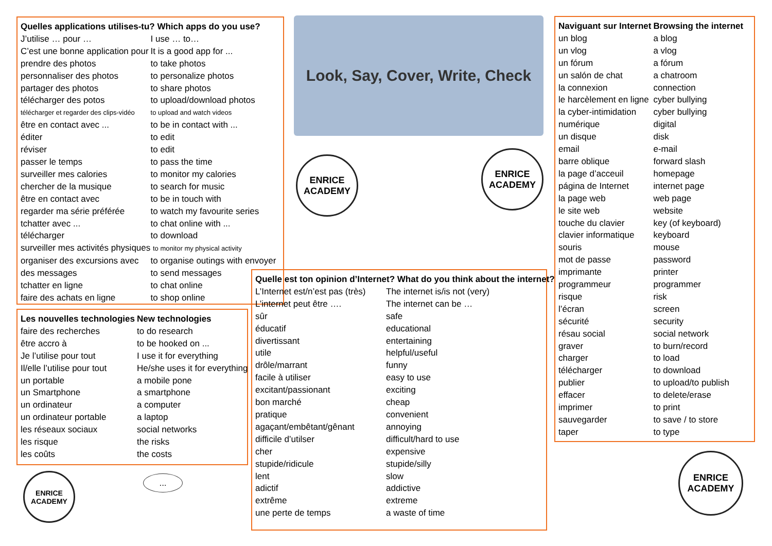| Quelles applications utilises-tu? Which apps do you use? | |
| --- | --- |
| J’utilise … pour … | I use … to… |
| C’est une bonne application pour | It is a good app for ... |
| prendre des photos | to take photos |
| personnaliser des photos | to personalize photos |
| partager des photos | to share photos |
| télécharger des potos | to upload/download photos |
| télécharger et regarder des clips-vidéo | to upload and watch videos |
| être en contact avec ... | to be in contact with ... |
| éditer | to edit |
| réviser | to edit |
| passer le temps | to pass the time |
| surveiller mes calories | to monitor my calories |
| chercher de la musique | to search for music |
| être en contact avec | to be in touch with |
| regarder ma série préférée | to watch my favourite series |
| tchatter avec ... | to chat online with ... |
| télécharger | to download |
| surveiller mes activités physiques to monitor my physical activity | |
| organiser des excursions avec | to organise outings with envoyer |
| des messages | to send messages |
| tchatter en ligne | to chat online |
| faire des achats en ligne | to shop online |
| Les nouvelles technologies | New technologies |
| --- | --- |
| faire des recherches | to do research |
| être accro à | to be hooked on ... |
| Je l’utilise pour tout | I use it for everything |
| Il/elle l’utilise pour tout | He/she uses it for everything |
| un portable | a mobile pone |
| un Smartphone | a smartphone |
| un ordinateur | a computer |
| un ordinateur portable | a laptop |
| les réseaux sociaux | social networks |
| les risque | the risks |
| les coûts | the costs |
Look, Say, Cover, Write, Check
ENRICE ACADEMY
ENRICE ACADEMY
ENRICE ACADEMY
ENRICE ACADEMY
...
| Quelle est ton opinion d’Internet? What do you think about the internet? | |
| --- | --- |
| L’Internet est/n’est pas (très) | The internet is/is not (very) |
| L’internet peut être …. | The internet can be … |
| sûr | safe |
| éducatif | educational |
| divertissant | entertaining |
| utile | helpful/useful |
| drôle/marrant | funny |
| facile à utiliser | easy to use |
| excitant/passionant | exciting |
| bon marché | cheap |
| pratique | convenient |
| agaçant/embêtant/gênant | annoying |
| difficile d’utilser | difficult/hard to use |
| cher | expensive |
| stupide/ridicule | stupide/silly |
| lent | slow |
| adictif | addictive |
| extrême | extreme |
| une perte de temps | a waste of time |
| Naviguant sur Internet | Browsing the internet |
| --- | --- |
| un blog | a blog |
| un vlog | a vlog |
| un fórum | a fórum |
| un salón de chat | a chatroom |
| la connexion | connection |
| le harcèlement en ligne | cyber bullying |
| la cyber-intimidation | cyber bullying |
| numérique | digital |
| un disque | disk |
| email | e-mail |
| barre oblique | forward slash |
| la page d’acceuil | homepage |
| página de Internet | internet page |
| la page web | web page |
| le site web | website |
| touche du clavier | key (of keyboard) |
| clavier informatique | keyboard |
| souris | mouse |
| mot de passe | password |
| imprimante | printer |
| programmeur | programmer |
| risque | risk |
| l’écran | screen |
| sécurité | security |
| résau social | social network |
| graver | to burn/record |
| charger | to load |
| télécharger | to download |
| publier | to upload/to publish |
| effacer | to delete/erase |
| imprimer | to print |
| sauvegarder | to save / to store |
| taper | to type |